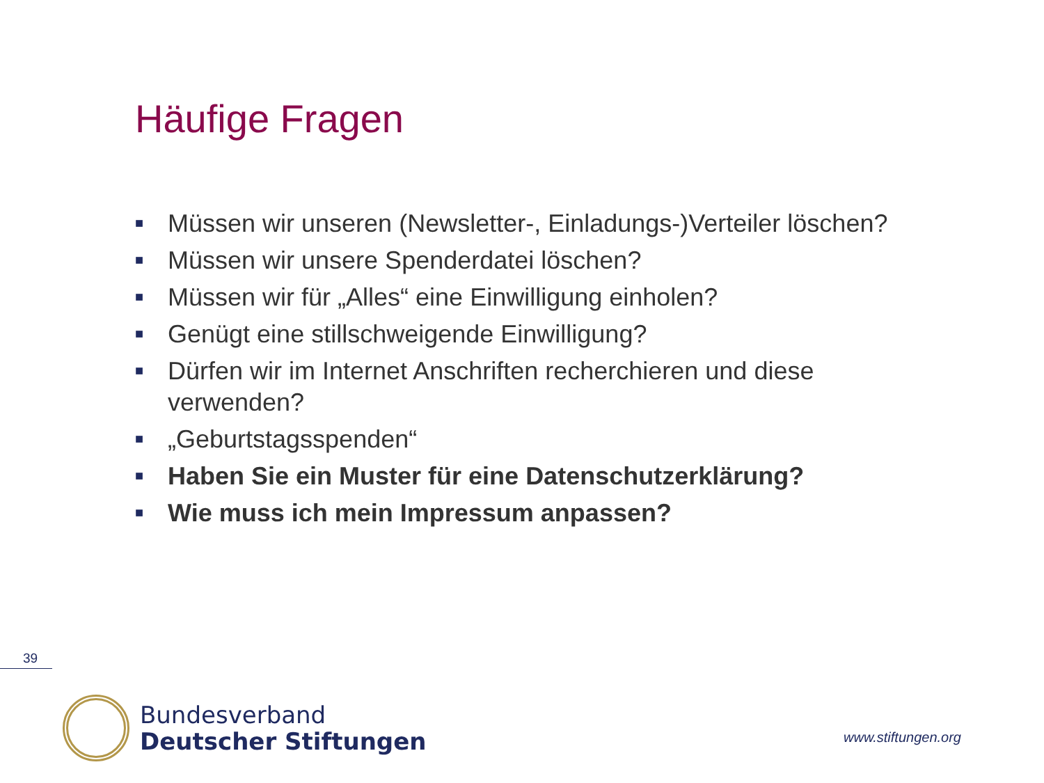Häufige Fragen
■ Müssen wir unseren (Newsletter-, Einladungs-)Verteiler löschen?
■ Müssen wir unsere Spenderdatei löschen?
■ Müssen wir für „Alles“ eine Einwilligung einholen?
■ Genügt eine stillschweigende Einwilligung?
■ Dürfen wir im Internet Anschriften recherchieren und diese verwenden?
■ „Geburtstagsspenden“
■ Haben Sie ein Muster für eine Datenschutzerklärung?
■ Wie muss ich mein Impressum anpassen?
39
Bundesverband
Deutscher Stiftungen
www.stiftungen.org